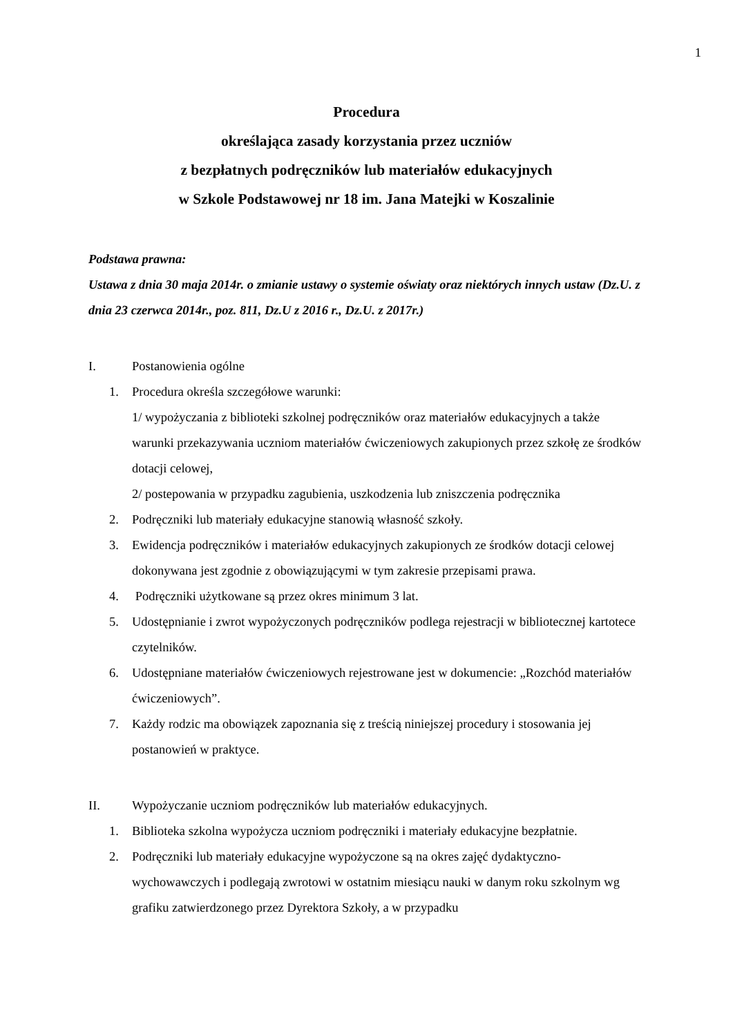1
Procedura
określająca zasady korzystania przez uczniów
z bezpłatnych podręczników lub materiałów edukacyjnych
w Szkole Podstawowej nr 18 im. Jana Matejki w Koszalinie
Podstawa prawna:
Ustawa z dnia 30 maja 2014r. o zmianie ustawy o systemie oświaty oraz niektórych innych ustaw (Dz.U. z dnia 23 czerwca 2014r., poz. 811, Dz.U z 2016 r., Dz.U. z 2017r.)
I. Postanowienia ogólne
1. Procedura określa szczegółowe warunki:
1/ wypożyczania z biblioteki szkolnej podręczników oraz materiałów edukacyjnych a także warunki przekazywania uczniom materiałów ćwiczeniowych zakupionych przez szkołę ze środków dotacji celowej,
2/ postepowania w przypadku zagubienia, uszkodzenia lub zniszczenia podręcznika
2. Podręczniki lub materiały edukacyjne stanowią własność szkoły.
3. Ewidencja podręczników i materiałów edukacyjnych zakupionych ze środków dotacji celowej dokonywana jest zgodnie z obowiązującymi w tym zakresie przepisami prawa.
4. Podręczniki użytkowane są przez okres minimum 3 lat.
5. Udostępnianie i zwrot wypożyczonych podręczników podlega rejestracji w bibliotecznej kartotece czytelników.
6. Udostępniane materiałów ćwiczeniowych rejestrowane jest w dokumencie: „Rozchód materiałów ćwiczeniowych”.
7. Każdy rodzic ma obowiązek zapoznania się z treścią niniejszej procedury i stosowania jej postanowień w praktyce.
II. Wypożyczanie uczniom podręczników lub materiałów edukacyjnych.
1. Biblioteka szkolna wypożycza uczniom podręczniki i materiały edukacyjne bezpłatnie.
2. Podręczniki lub materiały edukacyjne wypożyczone są na okres zajęć dydaktyczno-wychowawczych i podlegają zwrotowi w ostatnim miesiącu nauki w danym roku szkolnym wg grafiku zatwierdzonego przez Dyrektora Szkoły, a w przypadku